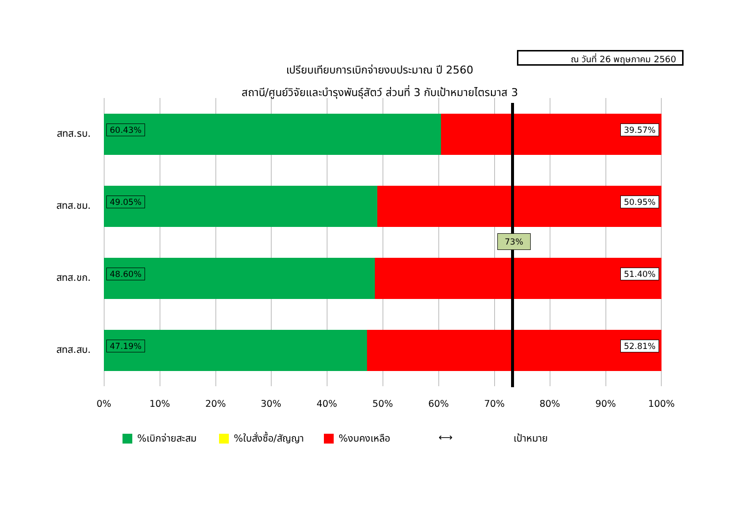ณ วันที่ 26 พฤษภาคม 2560
เปรียบเทียบการเบิกจ่ายงบประมาณ ปี 2560
สถานี/ศูนย์วิจัยและบำรุงพันธุ์สัตว์ ส่วนที่ 3 กับเป้าหมายไตรมาส 3
60.43%
39.57%
49.05%
50.95%
48.60%
51.40%
47.19%
52.81%
สทส.รบ.
สทส.ชม.
สทส.ขก.
สทส.สบ.
73%
0% 10% 20% 30% 40% 50% 60% 70% 80% 90% 100%
%เบิกจ่ายสะสม %ใบสั่งซื้อ/สัญญา %งบคงเหลือ ⟷ เป้าหมาย